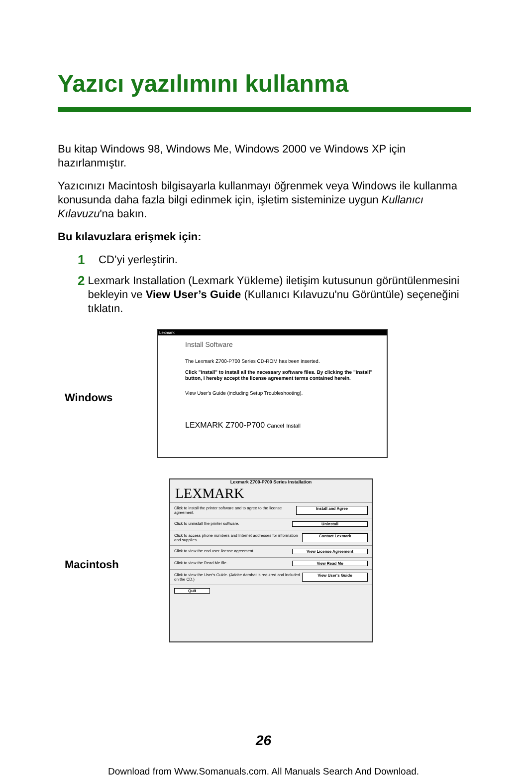Yazıcı yazılımını kullanma
Bu kitap Windows 98, Windows Me, Windows 2000 ve Windows XP için hazırlanmıştır.
Yazıcınızı Macintosh bilgisayarla kullanmayı öğrenmek veya Windows ile kullanma konusunda daha fazla bilgi edinmek için, işletim sisteminize uygun Kullanıcı Kılavuzu'na bakın.
Bu kılavuzlara erişmek için:
1 CD’yi yerleştirin.
2 Lexmark Installation (Lexmark Yükleme) iletişim kutusunun görüntülenmesini bekleyin ve View User’s Guide (Kullanıcı Kılavuzu'nu Görüntüle) seçeneğini tıklatın.
Windows
Lexmark
Install Software
The Lexmark Z700-P700 Series CD-ROM has been inserted.
Click "Install" to install all the necessary software files. By clicking the "Install" button, I hereby accept the license agreement terms contained herein.
View User's Guide (including Setup Troubleshooting).
LEXMARK Z700-P700 Cancel Install
Macintosh
Lexmark Z700-P700 Series Installation
LEXMARK
Click to install the printer software and to agree to the license agreement.
Install and Agree
Click to uninstall the printer software.
Uninstall
Click to access phone numbers and Internet addresses for information and supplies.
Contact Lexmark
Click to view the end user license agreement.
View License Agreement
Click to view the Read Me file.
View Read Me
Click to view the User's Guide. (Adobe Acrobat is required and included on the CD.)
View User's Guide
Quit
26
Download from Www.Somanuals.com. All Manuals Search And Download.